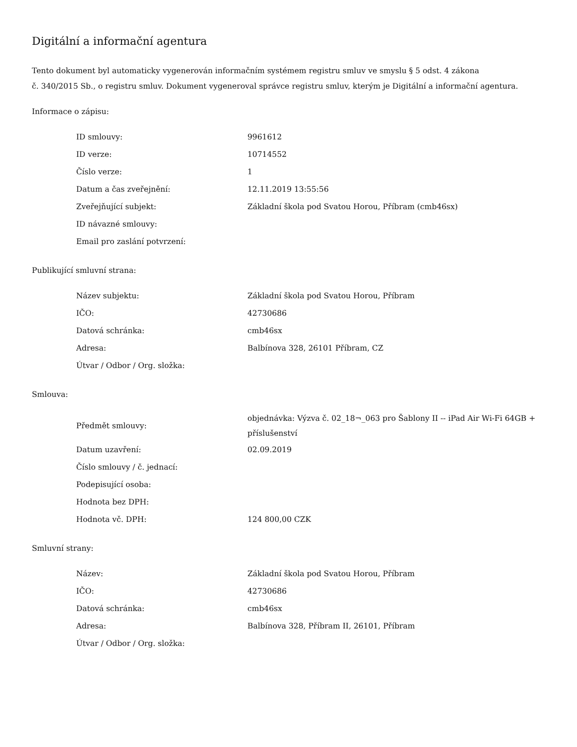Digitální a informační agentura
Tento dokument byl automaticky vygenerován informačním systémem registru smluv ve smyslu § 5 odst. 4 zákona
č. 340/2015 Sb., o registru smluv. Dokument vygeneroval správce registru smluv, kterým je Digitální a informační agentura.
Informace o zápisu:
| ID smlouvy: | 9961612 |
| ID verze: | 10714552 |
| Číslo verze: | 1 |
| Datum a čas zveřejnění: | 12.11.2019 13:55:56 |
| Zveřejňující subjekt: | Základní škola pod Svatou Horou, Příbram (cmb46sx) |
| ID návazné smlouvy: | |
| Email pro zaslání potvrzení: | |
Publikující smluvní strana:
| Název subjektu: | Základní škola pod Svatou Horou, Příbram |
| IČO: | 42730686 |
| Datová schránka: | cmb46sx |
| Adresa: | Balbínova 328, 26101 Příbram, CZ |
| Útvar / Odbor / Org. složka: | |
Smlouva:
| Předmět smlouvy: | objednávka: Výzva č. 02_18¬_063 pro Šablony II -- iPad Air Wi-Fi 64GB + příslušenství |
| Datum uzavření: | 02.09.2019 |
| Číslo smlouvy / č. jednací: | |
| Podepisující osoba: | |
| Hodnota bez DPH: | |
| Hodnota vč. DPH: | 124 800,00 CZK |
Smluvní strany:
| Název: | Základní škola pod Svatou Horou, Příbram |
| IČO: | 42730686 |
| Datová schránka: | cmb46sx |
| Adresa: | Balbínova 328, Příbram II, 26101, Příbram |
| Útvar / Odbor / Org. složka: | |